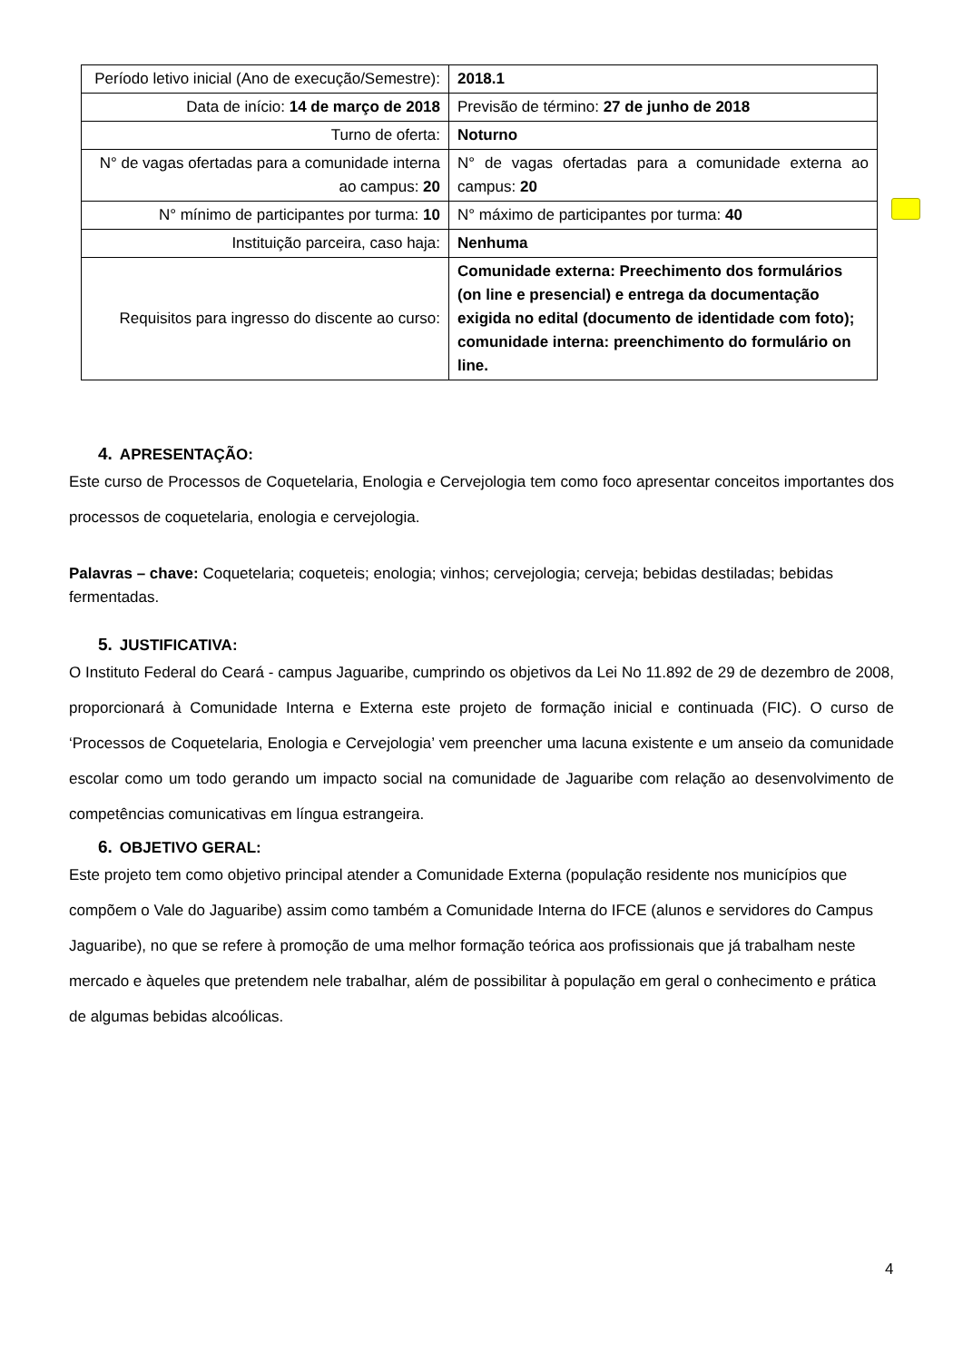| Período letivo inicial (Ano de execução/Semestre): | 2018.1 |
| Data de início: 14 de março de 2018 | Previsão de término: 27 de junho de 2018 |
| Turno de oferta: | Noturno |
| N° de vagas ofertadas para a comunidade interna ao campus: 20 | N° de vagas ofertadas para a comunidade externa ao campus: 20 |
| N° mínimo de participantes por turma: 10 | N° máximo de participantes por turma: 40 |
| Instituição parceira, caso haja: | Nenhuma |
| Requisitos para ingresso do discente ao curso: | Comunidade externa: Preechimento dos formulários (on line e presencial) e entrega da documentação exigida no edital (documento de identidade com foto); comunidade interna: preenchimento do formulário on line. |
4. APRESENTAÇÃO:
Este curso de Processos de Coquetelaria, Enologia e Cervejologia tem como foco apresentar conceitos importantes dos processos de coquetelaria, enologia e cervejologia.
Palavras – chave: Coquetelaria; coqueteis; enologia; vinhos; cervejologia; cerveja; bebidas destiladas; bebidas fermentadas.
5. JUSTIFICATIVA:
O Instituto Federal do Ceará - campus Jaguaribe, cumprindo os objetivos da Lei No 11.892 de 29 de dezembro de 2008, proporcionará à Comunidade Interna e Externa este projeto de formação inicial e continuada (FIC). O curso de ‘Processos de Coquetelaria, Enologia e Cervejologia’ vem preencher uma lacuna existente e um anseio da comunidade escolar como um todo gerando um impacto social na comunidade de Jaguaribe com relação ao desenvolvimento de competências comunicativas em língua estrangeira.
6. OBJETIVO GERAL:
Este projeto tem como objetivo principal atender a Comunidade Externa (população residente nos municípios que compõem o Vale do Jaguaribe) assim como também a Comunidade Interna do IFCE (alunos e servidores do Campus Jaguaribe), no que se refere à promoção de uma melhor formação teórica aos profissionais que já trabalham neste mercado e àqueles que pretendem nele trabalhar, além de possibilitar à população em geral o conhecimento e prática de algumas bebidas alcoólicas.
4